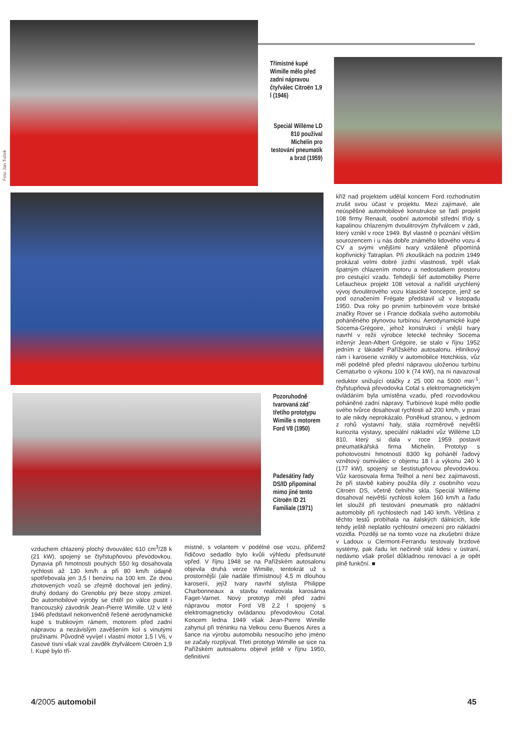Foto Jan Tuček
Třímístné kupé Wimille mělo před zadní nápravou čtyřválec Citroën 1,9 l (1946)
Speciál Willème LD 810 používal Michelin pro testování pneumatik a brzd (1959)
Pozoruhodně tvarovaná záď třetího prototypu Wimille s motorem Ford V8 (1950)
Padesátiny řady DS/ID připomínal mimo jiné tento Citroën ID 21 Familiale (1971)
kříž nad projektem udělal koncern Ford rozhodnutím zrušit svou účast v projektu. Mezi zajímavé, ale neúspěšné automobilové konstrukce se řadí projekt 108 firmy Renault, osobní automobil střední třídy s kapalinou chlazeným dvoulitrovým čtyřválcem v zádi, který vznikl v roce 1949. Byl vlastně o poznání větším sourozencem i u nás dobře známého lidového vozu 4 CV a svými vnějšími tvary vzdáleně připomíná kopřivnický Tatraplan. Při zkouškách na podzim 1949 prokázal velmi dobré jízdní vlastnosti, trpěl však špatným chlazením motoru a nedostatkem prostoru pro cestující vzadu. Tehdejší šéf automobilky Pierre Lefaucheux projekt 108 vetoval a nařídil urychlený vývoj dvoulitrového vozu klasické koncepce, jenž se pod označením Frégate představil už v listopadu 1950. Dva roky po prvním turbínovém voze britské značky Rover se i Francie dočkala svého automobilu poháněného plynovou turbínou. Aerodynamické kupé Socema-Grégoire, jehož konstrukci i vnější tvary navrhl v režii výrobce letecké techniky Socema inženýr Jean-Albert Grégoire, se stalo v říjnu 1952 jedním z lákadel Pařížského autosalonu. Hliníkový rám i karoserie vznikly v automobilce Hotchkiss, vůz měl podélně před přední nápravou uloženou turbínu Cematurbo o výkonu 100 k (74 kW), na ni navazoval reduktor snižující otáčky z 25 000 na 5000 min<sup>-1</sup>, čtyřstupňová převodovka Cotal s elektromagnetickým ovládáním byla umístěna vzadu, před rozvodovkou poháněné zadní nápravy. Turbínové kupé mělo podle svého tvůrce dosahovat rychlosti až 200 km/h, v praxi to ale nikdy neprokázalo. Poněkud stranou, v jednom z rohů výstavní haly, stála rozměrově největší kuriozita výstavy, speciální nákladní vůz Willème LD 810, který si dala v roce 1959 postavit pneumatikářská firma Michelin. Prototyp s pohotovostní hmotností 8300 kg poháněl řadový vznětový osmiválec o objemu 18 l a výkonu 240 k (177 kW), spojený se šestistupňovou převodovkou. Vůz karosovala firma Teilhol a není bez zajímavosti, že při stavbě kabiny použila díly z osobního vozu Citroën DS, včetně čelního skla. Speciál Willème dosahoval největší rychlosti kolem 160 km/h a řadu let sloužil při testování pneumatik pro nákladní automobily při rychlostech nad 140 km/h. Většina z těchto testů probíhala na italských dálnicích, kde tehdy ještě neplatilo rychlostní omezení pro nákladní vozidla. Později se na tomto voze na zkušební dráze v Ladoux u Clermont-Ferrandu testovaly brzdové systémy, pak řadu let nečinně stál kdesi v ústraní, nedávno však prošel důkladnou renovací a je opět plně funkční. ■
vzduchem chlazený plochý dvouválec 610 cm<sup>3</sup>/28 k (21 kW), spojený se čtyřstupňovou převodovkou. Dynavia při hmotnosti pouhých 550 kg dosahovala rychlosti až 130 km/h a při 80 km/h údajně spotřebovala jen 3,5 l benzinu na 100 km. Ze dvou zhotovených vozů se zřejmě dochoval jen jediný, druhý dodaný do Grenoblu prý beze stopy zmizel. Do automobilové výroby se chtěl po válce pustit i francouzský závodník Jean-Pierre Wimille. Už v létě 1946 představil nekonvenčně řešené aerodynamické kupé s trubkovým rámem, motorem před zadní nápravou a nezávislým zavěšením kol s vinutými pružinami. Původně vyvíjel i vlastní motor 1,5 l V6, v časové tísni však vzal zavděk čtyřválcem Citroën 1,9 l. Kupé bylo tří-
místné, s volantem v podélné ose vozu, přičemž řidičovo sedadlo bylo kvůli výhledu předsunuté vpřed. V říjnu 1948 se na Pařížském autosalonu objevila druhá verze Wimille, tentokrát už s prostornější (ale nadále třímístnou) 4,5 m dlouhou karoserií, jejíž tvary navrhl stylista Philippe Charbonneaux a stavbu realizovala karosárna Faget-Varnet. Nový prototyp měl před zadní nápravou motor Ford V8 2,2 l spojený s elektromagneticky ovládanou převodovkou Cotal. Koncem ledna 1949 však Jean-Pierre Wimille zahynul při tréninku na Velkou cenu Buenos Aires a šance na výrobu automobilu nesoucího jeho jméno se začaly rozplývat. Třetí prototyp Wimille se sice na Pařížském autosalonu objevil ještě v říjnu 1950, definitivní
4/2005 automobil 45